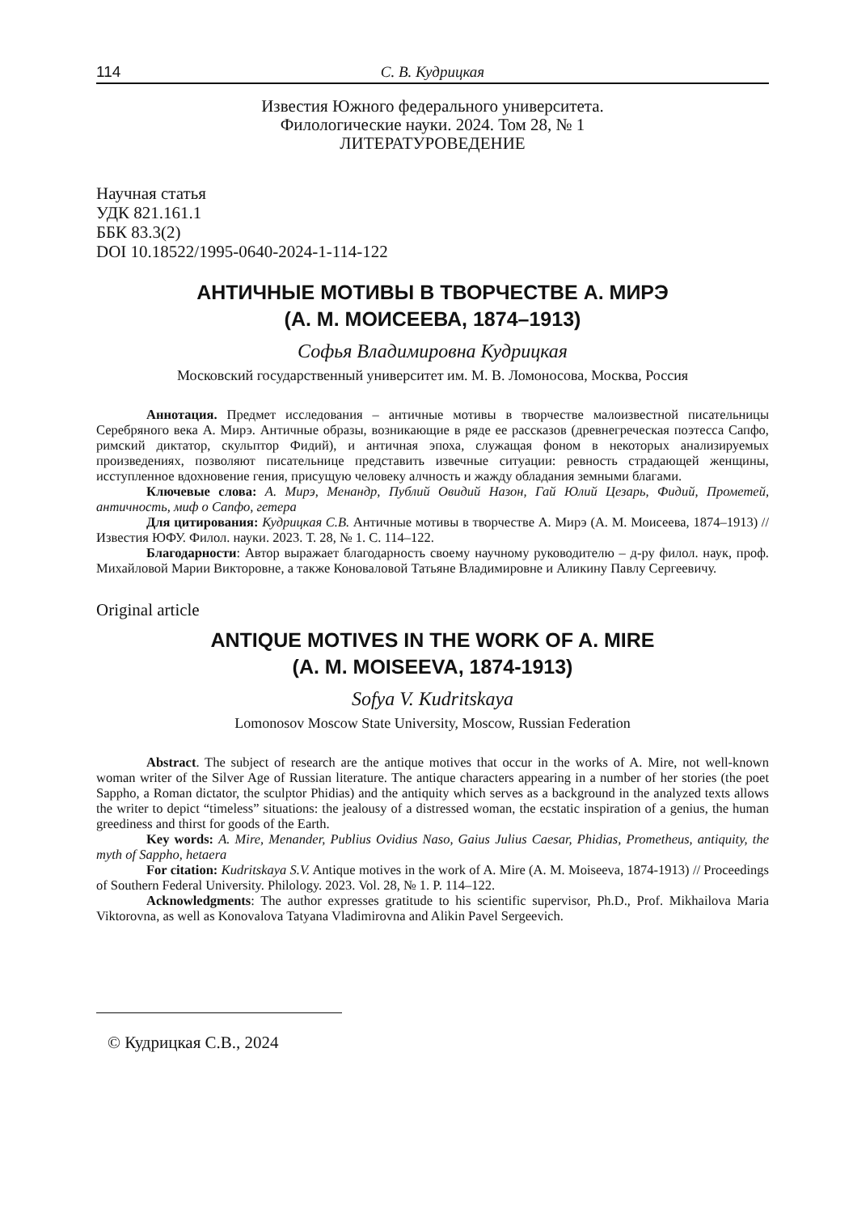114 С. В. Кудрицкая
Известия Южного федерального университета.
Филологические науки. 2024. Том 28, № 1
ЛИТЕРАТУРОВЕДЕНИЕ
Научная статья
УДК 821.161.1
ББК 83.3(2)
DOI 10.18522/1995-0640-2024-1-114-122
АНТИЧНЫЕ МОТИВЫ В ТВОРЧЕСТВЕ А. МИРЭ
(А. М. МОИСЕЕВА, 1874–1913)
Софья Владимировна Кудрицкая
Московский государственный университет им. М. В. Ломоносова, Москва, Россия
Аннотация. Предмет исследования – античные мотивы в творчестве малоизвестной писательницы Серебряного века А. Мирэ. Античные образы, возникающие в ряде ее рассказов (древнегреческая поэтесса Сапфо, римский диктатор, скульптор Фидий), и античная эпоха, служащая фоном в некоторых анализируемых произведениях, позволяют писательнице представить извечные ситуации: ревность страдающей женщины, исступленное вдохновение гения, присущую человеку алчность и жажду обладания земными благами.
Ключевые слова: А. Мирэ, Менандр, Публий Овидий Назон, Гай Юлий Цезарь, Фидий, Прометей, античность, миф о Сапфо, гетера
Для цитирования: Кудрицкая С.В. Античные мотивы в творчестве А. Мирэ (А. М. Моисеева, 1874–1913) // Известия ЮФУ. Филол. науки. 2023. Т. 28, № 1. С. 114–122.
Благодарности: Автор выражает благодарность своему научному руководителю – д-ру филол. наук, проф. Михайловой Марии Викторовне, а также Коноваловой Татьяне Владимировне и Аликину Павлу Сергеевичу.
Original article
ANTIQUE MOTIVES IN THE WORK OF A. MIRE
(A. M. MOISEEVA, 1874-1913)
Sofya V. Kudritskaya
Lomonosov Moscow State University, Moscow, Russian Federation
Abstract. The subject of research are the antique motives that occur in the works of A. Mire, not well-known woman writer of the Silver Age of Russian literature. The antique characters appearing in a number of her stories (the poet Sappho, a Roman dictator, the sculptor Phidias) and the antiquity which serves as a background in the analyzed texts allows the writer to depict “timeless” situations: the jealousy of a distressed woman, the ecstatic inspiration of a genius, the human greediness and thirst for goods of the Earth.
Key words: A. Mire, Menander, Publius Ovidius Naso, Gaius Julius Caesar, Phidias, Prometheus, antiquity, the myth of Sappho, hetaera
For citation: Kudritskaya S.V. Antique motives in the work of A. Mire (A. M. Moiseeva, 1874-1913) // Proceedings of Southern Federal University. Philology. 2023. Vol. 28, № 1. P. 114–122.
Acknowledgments: The author expresses gratitude to his scientific supervisor, Ph.D., Prof. Mikhailova Maria Viktorovna, as well as Konovalova Tatyana Vladimirovna and Alikin Pavel Sergeevich.
© Кудрицкая С.В., 2024